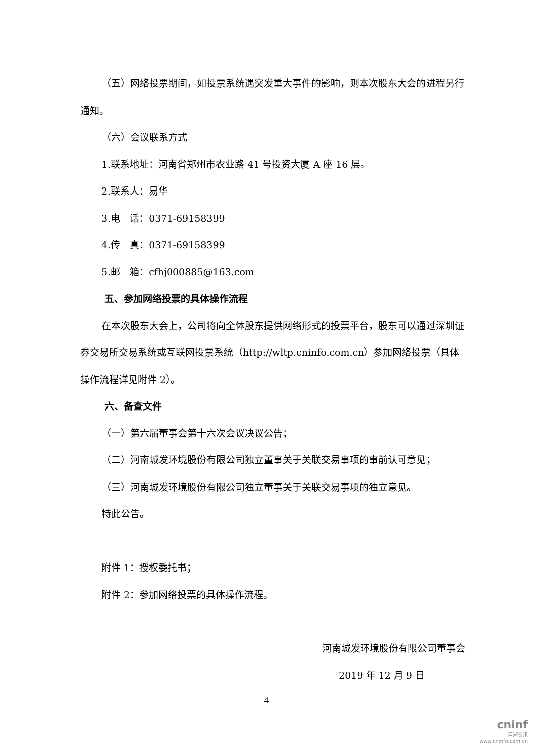（五）网络投票期间，如投票系统遇突发重大事件的影响，则本次股东大会的进程另行通知。
（六）会议联系方式
1.联系地址：河南省郑州市农业路 41 号投资大厦 A 座 16 层。
2.联系人：易华
3.电　话：0371-69158399
4.传　真：0371-69158399
5.邮　箱：cfhj000885@163.com
五、参加网络投票的具体操作流程
在本次股东大会上，公司将向全体股东提供网络形式的投票平台，股东可以通过深圳证券交易所交易系统或互联网投票系统（http://wltp.cninfo.com.cn）参加网络投票（具体操作流程详见附件 2）。
六、备查文件
（一）第六届董事会第十六次会议决议公告；
（二）河南城发环境股份有限公司独立董事关于关联交易事项的事前认可意见；
（三）河南城发环境股份有限公司独立董事关于关联交易事项的独立意见。
特此公告。
附件 1：授权委托书；
附件 2：参加网络投票的具体操作流程。
河南城发环境股份有限公司董事会
2019 年 12 月 9 日
4
cninf
巨潮资讯
www.cninfo.com.cn